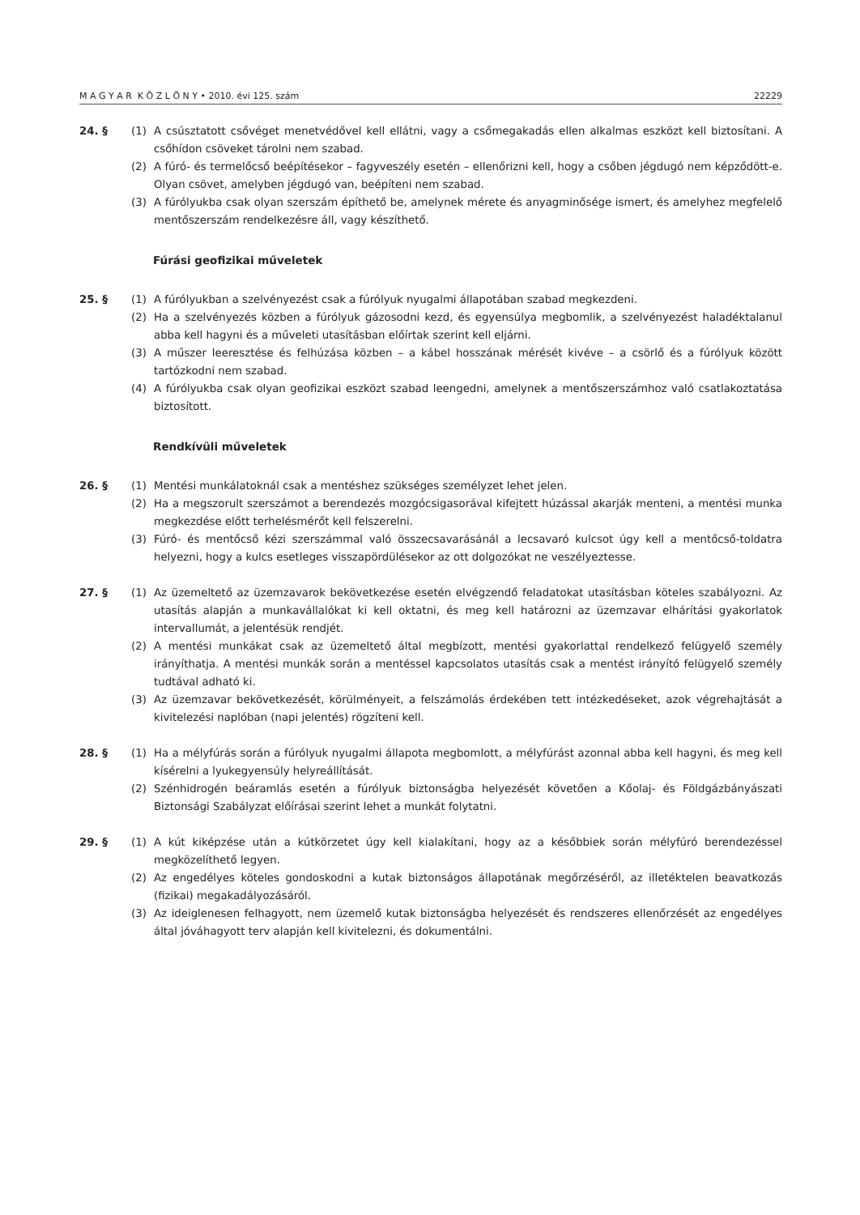M A G Y A R K Ö Z L Ö N Y • 2010. évi 125. szám 22229
24. § (1) A csúsztatott csővéget menetvédővel kell ellátni, vagy a csőmegakadás ellen alkalmas eszközt kell biztosítani. A csőhídon csöveket tárolni nem szabad.
(2) A fúró- és termelőcső beépítésekor – fagyveszély esetén – ellenőrizni kell, hogy a csőben jégdugó nem képződött-e. Olyan csövet, amelyben jégdugó van, beépíteni nem szabad.
(3) A fúrólyukba csak olyan szerszám építhető be, amelynek mérete és anyagminősége ismert, és amelyhez megfelelő mentőszerszám rendelkezésre áll, vagy készíthető.
Fúrási geofizikai műveletek
25. § (1) A fúrólyukban a szelvényezést csak a fúrólyuk nyugalmi állapotában szabad megkezdeni.
(2) Ha a szelvényezés közben a fúrólyuk gázosodni kezd, és egyensúlya megbomlik, a szelvényezést haladéktalanul abba kell hagyni és a műveleti utasításban előírtak szerint kell eljárni.
(3) A műszer leeresztése és felhúzása közben – a kábel hosszának mérését kivéve – a csörlő és a fúrólyuk között tartózkodni nem szabad.
(4) A fúrólyukba csak olyan geofizikai eszközt szabad leengedni, amelynek a mentőszerszámhoz való csatlakoztatása biztosított.
Rendkívüli műveletek
26. § (1) Mentési munkálatoknál csak a mentéshez szükséges személyzet lehet jelen.
(2) Ha a megszorult szerszámot a berendezés mozgócsigasorával kifejtett húzással akarják menteni, a mentési munka megkezdése előtt terhelésmérőt kell felszerelni.
(3) Fúró- és mentőcső kézi szerszámmal való összecsavarásánál a lecsavaró kulcsot úgy kell a mentőcső-toldatra helyezni, hogy a kulcs esetleges visszapördülésekor az ott dolgozókat ne veszélyeztesse.
27. § (1) Az üzemeltető az üzemzavarok bekövetkezése esetén elvégzendő feladatokat utasításban köteles szabályozni. Az utasítás alapján a munkavállalókat ki kell oktatni, és meg kell határozni az üzemzavar elhárítási gyakorlatok intervallumát, a jelentésük rendjét.
(2) A mentési munkákat csak az üzemeltető által megbízott, mentési gyakorlattal rendelkező felügyelő személy irányíthatja. A mentési munkák során a mentéssel kapcsolatos utasítás csak a mentést irányító felügyelő személy tudtával adható ki.
(3) Az üzemzavar bekövetkezését, körülményeit, a felszámolás érdekében tett intézkedéseket, azok végrehajtását a kivitelezési naplóban (napi jelentés) rögzíteni kell.
28. § (1) Ha a mélyfúrás során a fúrólyuk nyugalmi állapota megbomlott, a mélyfúrást azonnal abba kell hagyni, és meg kell kísérelni a lyukegyensúly helyreállítását.
(2) Szénhidrogén beáramlás esetén a fúrólyuk biztonságba helyezését követően a Kőolaj- és Földgázbányászati Biztonsági Szabályzat előírásai szerint lehet a munkát folytatni.
29. § (1) A kút kiképzése után a kútkörzetet úgy kell kialakítani, hogy az a későbbiek során mélyfúró berendezéssel megközelíthető legyen.
(2) Az engedélyes köteles gondoskodni a kutak biztonságos állapotának megőrzéséről, az illetéktelen beavatkozás (fizikai) megakadályozásáról.
(3) Az ideiglenesen felhagyott, nem üzemelő kutak biztonságba helyezését és rendszeres ellenőrzését az engedélyes által jóváhagyott terv alapján kell kivitelezni, és dokumentálni.